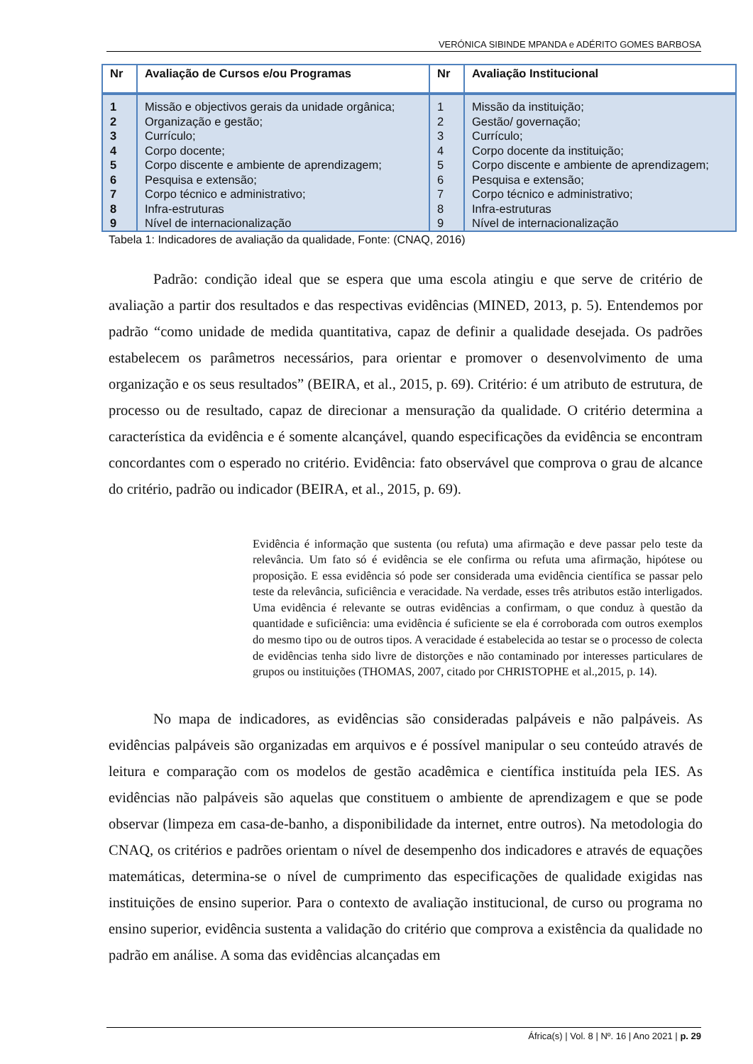VERÓNICA SIBINDE MPANDA e ADÉRITO GOMES BARBOSA
| Nr | Avaliação de Cursos e/ou Programas | Nr | Avaliação Institucional |
| --- | --- | --- | --- |
| 1 | Missão e objectivos gerais da unidade orgânica; | 1 | Missão da instituição; |
| 2 | Organização e gestão; | 2 | Gestão/ governação; |
| 3 | Currículo; | 3 | Currículo; |
| 4 | Corpo docente; | 4 | Corpo docente da instituição; |
| 5 | Corpo discente e ambiente de aprendizagem; | 5 | Corpo discente e ambiente de aprendizagem; |
| 6 | Pesquisa e extensão; | 6 | Pesquisa e extensão; |
| 7 | Corpo técnico e administrativo; | 7 | Corpo técnico e administrativo; |
| 8 | Infra-estruturas | 8 | Infra-estruturas |
| 9 | Nível de internacionalização | 9 | Nível de internacionalização |
Tabela 1: Indicadores de avaliação da qualidade, Fonte: (CNAQ, 2016)
Padrão: condição ideal que se espera que uma escola atingiu e que serve de critério de avaliação a partir dos resultados e das respectivas evidências (MINED, 2013, p. 5). Entendemos por padrão “como unidade de medida quantitativa, capaz de definir a qualidade desejada. Os padrões estabelecem os parâmetros necessários, para orientar e promover o desenvolvimento de uma organização e os seus resultados” (BEIRA, et al., 2015, p. 69). Critério: é um atributo de estrutura, de processo ou de resultado, capaz de direcionar a mensuração da qualidade. O critério determina a característica da evidência e é somente alcançável, quando especificações da evidência se encontram concordantes com o esperado no critério. Evidência: fato observável que comprova o grau de alcance do critério, padrão ou indicador (BEIRA, et al., 2015, p. 69).
Evidência é informação que sustenta (ou refuta) uma afirmação e deve passar pelo teste da relevância. Um fato só é evidência se ele confirma ou refuta uma afirmação, hipótese ou proposição. E essa evidência só pode ser considerada uma evidência científica se passar pelo teste da relevância, suficiência e veracidade. Na verdade, esses três atributos estão interligados. Uma evidência é relevante se outras evidências a confirmam, o que conduz à questão da quantidade e suficiência: uma evidência é suficiente se ela é corroborada com outros exemplos do mesmo tipo ou de outros tipos. A veracidade é estabelecida ao testar se o processo de colecta de evidências tenha sido livre de distorções e não contaminado por interesses particulares de grupos ou instituições (THOMAS, 2007, citado por CHRISTOPHE et al.,2015, p. 14).
No mapa de indicadores, as evidências são consideradas palpáveis e não palpáveis. As evidências palpáveis são organizadas em arquivos e é possível manipular o seu conteúdo através de leitura e comparação com os modelos de gestão acadêmica e científica instituída pela IES. As evidências não palpáveis são aquelas que constituem o ambiente de aprendizagem e que se pode observar (limpeza em casa-de-banho, a disponibilidade da internet, entre outros). Na metodologia do CNAQ, os critérios e padrões orientam o nível de desempenho dos indicadores e através de equações matemáticas, determina-se o nível de cumprimento das especificações de qualidade exigidas nas instituições de ensino superior. Para o contexto de avaliação institucional, de curso ou programa no ensino superior, evidência sustenta a validação do critério que comprova a existência da qualidade no padrão em análise. A soma das evidências alcançadas em
África(s) | Vol. 8 | Nº. 16 | Ano 2021 | p. 29